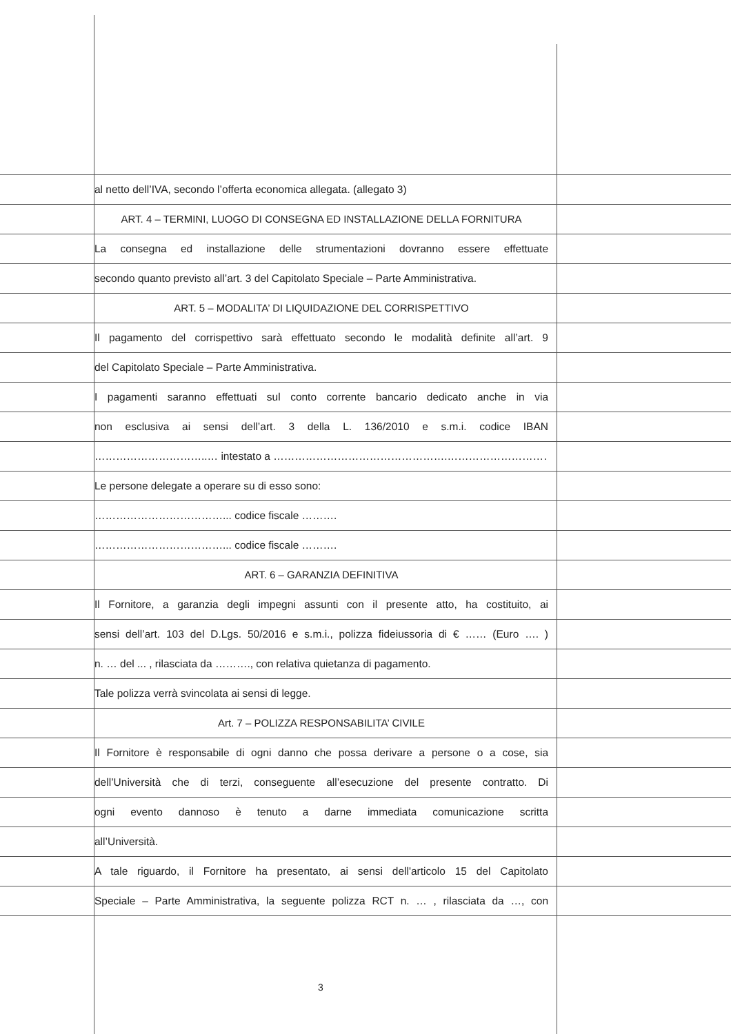al netto dell’IVA, secondo l’offerta economica allegata. (allegato 3)
ART. 4 – TERMINI, LUOGO DI CONSEGNA ED INSTALLAZIONE DELLA FORNITURA
La consegna ed installazione delle strumentazioni dovranno essere effettuate
secondo quanto previsto all’art. 3 del Capitolato Speciale – Parte Amministrativa.
ART. 5 – MODALITA’ DI LIQUIDAZIONE DEL CORRISPETTIVO
Il pagamento del corrispettivo sarà effettuato secondo le modalità definite all’art. 9
del Capitolato Speciale – Parte Amministrativa.
I pagamenti saranno effettuati sul conto corrente bancario dedicato anche in via
non esclusiva ai sensi dell’art. 3 della L. 136/2010 e s.m.i. codice IBAN
…………………………..… intestato a ………………………………………….…………………………..
Le persone delegate a operare su di esso sono:
………………………………... codice fiscale ……….
………………………………... codice fiscale ……….
ART. 6 – GARANZIA DEFINITIVA
Il Fornitore, a garanzia degli impegni assunti con il presente atto, ha costituito, ai
sensi dell’art. 103 del D.Lgs. 50/2016 e s.m.i., polizza fideiussoria di € …… (Euro …. )
n. … del ... , rilasciata da ………., con relativa quietanza di pagamento.
Tale polizza verrà svincolata ai sensi di legge.
Art. 7 – POLIZZA RESPONSABILITA’ CIVILE
Il Fornitore è responsabile di ogni danno che possa derivare a persone o a cose, sia
dell’Università che di terzi, conseguente all’esecuzione del presente contratto. Di
ogni evento dannoso è tenuto a darne immediata comunicazione scritta
all’Università.
A tale riguardo, il Fornitore ha presentato, ai sensi dell'articolo 15 del Capitolato
Speciale – Parte Amministrativa, la seguente polizza RCT n. … , rilasciata da …, con
3